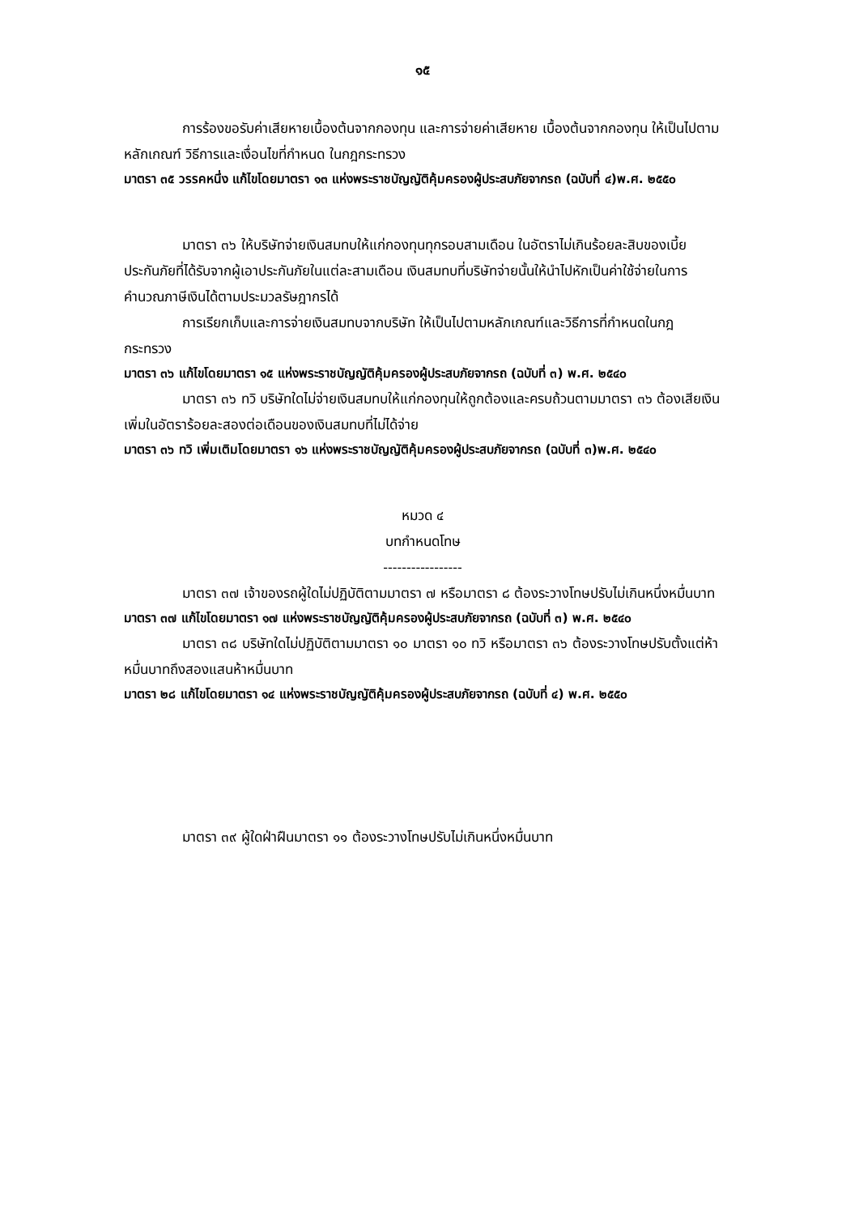๑๕
การร้องขอรับค่าเสียหายเบื้องต้นจากกองทุน และการจ่ายค่าเสียหาย เบื้องต้นจากกองทุน ให้เป็นไปตามหลักเกณฑ์ วิธีการและเงื่อนไขที่กำหนด ในกฎกระทรวง
มาตรา ๓๕ วรรคหนึ่ง แก้ไขโดยมาตรา ๑๓ แห่งพระราชบัญญัติคุ้มครองผู้ประสบภัยจากรถ (ฉบับที่ ๔)พ.ศ. ๒๕๕๐
มาตรา ๓๖ ให้บริษัทจ่ายเงินสมทบให้แก่กองทุนทุกรอบสามเดือน ในอัตราไม่เกินร้อยละสิบของเบี้ยประกันภัยที่ได้รับจากผู้เอาประกันภัยในแต่ละสามเดือน เงินสมทบที่บริษัทจ่ายนั้นให้นำไปหักเป็นค่าใช้จ่ายในการคำนวณภาษีเงินได้ตามประมวลรัษฎากรได้
การเรียกเก็บและการจ่ายเงินสมทบจากบริษัท ให้เป็นไปตามหลักเกณฑ์และวิธีการที่กำหนดในกฎกระทรวง
มาตรา ๓๖ แก้ไขโดยมาตรา ๑๕ แห่งพระราชบัญญัติคุ้มครองผู้ประสบภัยจากรถ (ฉบับที่ ๓) พ.ศ. ๒๕๔๐
มาตรา ๓๖ ทวิ บริษัทใดไม่จ่ายเงินสมทบให้แก่กองทุนให้ถูกต้องและครบถ้วนตามมาตรา ๓๖ ต้องเสียเงินเพิ่มในอัตราร้อยละสองต่อเดือนของเงินสมทบที่ไม่ได้จ่าย
มาตรา ๓๖ ทวิ เพิ่มเติมโดยมาตรา ๑๖ แห่งพระราชบัญญัติคุ้มครองผู้ประสบภัยจากรถ (ฉบับที่ ๓)พ.ศ. ๒๕๔๐
หมวด ๔
บทกำหนดโทษ
-----------------
มาตรา ๓๗ เจ้าของรถผู้ใดไม่ปฏิบัติตามมาตรา ๗ หรือมาตรา ๘ ต้องระวางโทษปรับไม่เกินหนึ่งหมื่นบาท
มาตรา ๓๗ แก้ไขโดยมาตรา ๑๗ แห่งพระราชบัญญัติคุ้มครองผู้ประสบภัยจากรถ (ฉบับที่ ๓) พ.ศ. ๒๕๔๐
มาตรา ๓๘ บริษัทใดไม่ปฏิบัติตามมาตรา ๑๐ มาตรา ๑๐ ทวิ หรือมาตรา ๓๖ ต้องระวางโทษปรับตั้งแต่ห้าหมื่นบาทถึงสองแสนห้าหมื่นบาท
มาตรา ๒๘ แก้ไขโดยมาตรา ๑๔ แห่งพระราชบัญญัติคุ้มครองผู้ประสบภัยจากรถ (ฉบับที่ ๔) พ.ศ. ๒๕๕๐
มาตรา ๓๙ ผู้ใดฝ่าฝืนมาตรา ๑๑ ต้องระวางโทษปรับไม่เกินหนึ่งหมื่นบาท